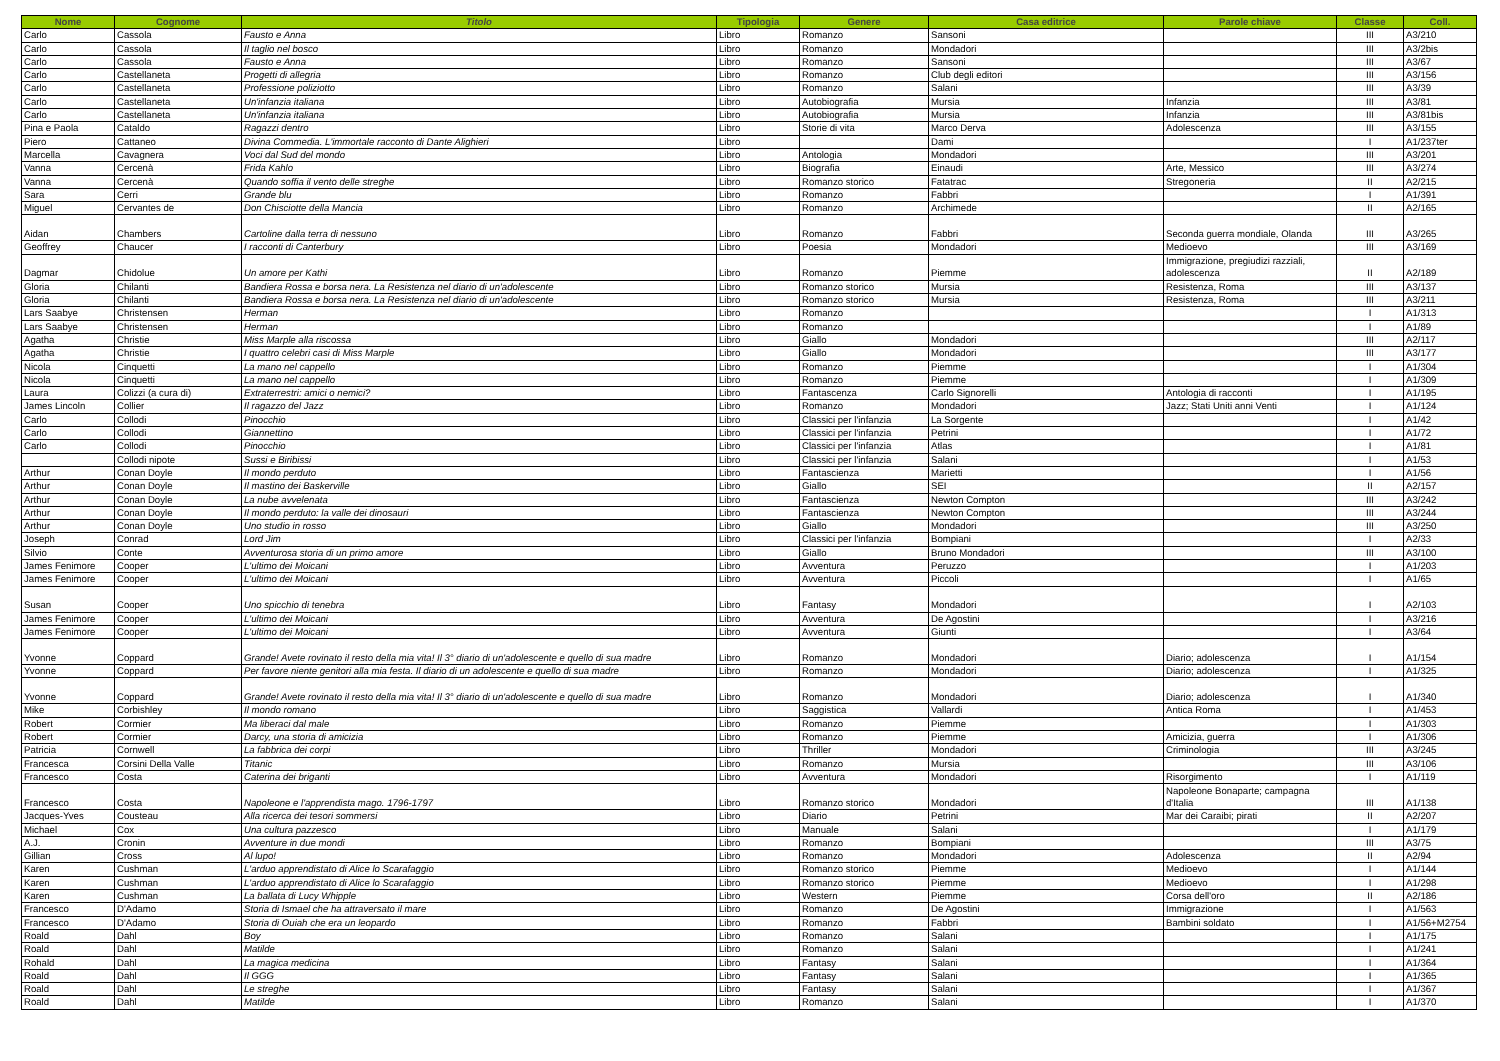| Nome | Cognome | Titolo | Tipologia | Genere | Casa editrice | Parole chiave | Classe | Coll. |
| --- | --- | --- | --- | --- | --- | --- | --- | --- |
| Carlo | Cassola | Fausto e Anna | Libro | Romanzo | Sansoni | | III | A3/210 |
| Carlo | Cassola | Il taglio nel bosco | Libro | Romanzo | Mondadori | | III | A3/2bis |
| Carlo | Cassola | Fausto e Anna | Libro | Romanzo | Sansoni | | III | A3/67 |
| Carlo | Castellaneta | Progetti di allegria | Libro | Romanzo | Club degli editori | | III | A3/156 |
| Carlo | Castellaneta | Professione poliziotto | Libro | Romanzo | Salani | | III | A3/39 |
| Carlo | Castellaneta | Un'infanzia italiana | Libro | Autobiografia | Mursia | Infanzia | III | A3/81 |
| Carlo | Castellaneta | Un'infanzia italiana | Libro | Autobiografia | Mursia | Infanzia | III | A3/81bis |
| Pina e Paola | Cataldo | Ragazzi dentro | Libro | Storie di vita | Marco Derva | Adolescenza | III | A3/155 |
| Piero | Cattaneo | Divina Commedia. L'immortale racconto di Dante Alighieri | Libro | | Dami | | I | A1/237ter |
| Marcella | Cavagnera | Voci dal Sud del mondo | Libro | Antologia | Mondadori | | III | A3/201 |
| Vanna | Cercenà | Frida Kahlo | Libro | Biografia | Einaudi | Arte, Messico | III | A3/274 |
| Vanna | Cercenà | Quando soffia il vento delle streghe | Libro | Romanzo storico | Fatatrac | Stregoneria | II | A2/215 |
| Sara | Cerri | Grande blu | Libro | Romanzo | Fabbri | | I | A1/391 |
| Miguel | Cervantes de | Don Chisciotte della Mancia | Libro | Romanzo | Archimede | | II | A2/165 |
| Aidan | Chambers | Cartoline dalla terra di nessuno | Libro | Romanzo | Fabbri | Seconda guerra mondiale, Olanda | III | A3/265 |
| Geoffrey | Chaucer | I racconti di Canterbury | Libro | Poesia | Mondadori | Medioevo | III | A3/169 |
| Dagmar | Chidolue | Un amore per Kathi | Libro | Romanzo | Piemme | Immigrazione, pregiudizi razziali, adolescenza | II | A2/189 |
| Gloria | Chilanti | Bandiera Rossa e borsa nera. La Resistenza nel diario di un'adolescente | Libro | Romanzo storico | Mursia | Resistenza, Roma | III | A3/137 |
| Gloria | Chilanti | Bandiera Rossa e borsa nera. La Resistenza nel diario di un'adolescente | Libro | Romanzo storico | Mursia | Resistenza, Roma | III | A3/211 |
| Lars Saabye | Christensen | Herman | Libro | Romanzo | | | I | A1/313 |
| Lars Saabye | Christensen | Herman | Libro | Romanzo | | | I | A1/89 |
| Agatha | Christie | Miss Marple alla riscossa | Libro | Giallo | Mondadori | | III | A2/117 |
| Agatha | Christie | I quattro celebri casi di Miss Marple | Libro | Giallo | Mondadori | | III | A3/177 |
| Nicola | Cinquetti | La mano nel cappello | Libro | Romanzo | Piemme | | I | A1/304 |
| Nicola | Cinquetti | La mano nel cappello | Libro | Romanzo | Piemme | | I | A1/309 |
| Laura | Colizzi (a cura di) | Extraterrestri: amici o nemici? | Libro | Fantascenza | Carlo Signorelli | Antologia di racconti | I | A1/195 |
| James Lincoln | Collier | Il ragazzo del Jazz | Libro | Romanzo | Mondadori | Jazz; Stati Uniti anni Venti | I | A1/124 |
| Carlo | Collodi | Pinocchio | Libro | Classici per l'infanzia | La Sorgente | | I | A1/42 |
| Carlo | Collodi | Giannettino | Libro | Classici per l'infanzia | Petrini | | I | A1/72 |
| Carlo | Collodi | Pinocchio | Libro | Classici per l'infanzia | Atlas | | I | A1/81 |
| | Collodi nipote | Sussi e Biribissi | Libro | Classici per l'infanzia | Salani | | I | A1/53 |
| Arthur | Conan Doyle | Il mondo perduto | Libro | Fantascienza | Marietti | | I | A1/56 |
| Arthur | Conan Doyle | Il mastino dei Baskerville | Libro | Giallo | SEI | | II | A2/157 |
| Arthur | Conan Doyle | La nube avvelenata | Libro | Fantascienza | Newton Compton | | III | A3/242 |
| Arthur | Conan Doyle | Il mondo perduto: la valle dei dinosauri | Libro | Fantascienza | Newton Compton | | III | A3/244 |
| Arthur | Conan Doyle | Uno studio in rosso | Libro | Giallo | Mondadori | | III | A3/250 |
| Joseph | Conrad | Lord Jim | Libro | Classici per l'infanzia | Bompiani | | I | A2/33 |
| Silvio | Conte | Avventurosa storia di un primo amore | Libro | Giallo | Bruno Mondadori | | III | A3/100 |
| James Fenimore | Cooper | L'ultimo dei Moicani | Libro | Avventura | Peruzzo | | I | A1/203 |
| James Fenimore | Cooper | L'ultimo dei Moicani | Libro | Avventura | Piccoli | | I | A1/65 |
| Susan | Cooper | Uno spicchio di tenebra | Libro | Fantasy | Mondadori | | I | A2/103 |
| James Fenimore | Cooper | L'ultimo dei Moicani | Libro | Avventura | De Agostini | | I | A3/216 |
| James Fenimore | Cooper | L'ultimo dei Moicani | Libro | Avventura | Giunti | | I | A3/64 |
| Yvonne | Coppard | Grande! Avete rovinato il resto della mia vita! Il 3° diario di un'adolescente e quello di sua madre | Libro | Romanzo | Mondadori | Diario; adolescenza | I | A1/154 |
| Yvonne | Coppard | Per favore niente genitori alla mia festa. Il diario di un adolescente e quello di sua madre | Libro | Romanzo | Mondadori | Diario; adolescenza | I | A1/325 |
| Yvonne | Coppard | Grande! Avete rovinato il resto della mia vita! Il 3° diario di un'adolescente e quello di sua madre | Libro | Romanzo | Mondadori | Diario; adolescenza | I | A1/340 |
| Mike | Corbishley | Il mondo romano | Libro | Saggistica | Vallardi | Antica Roma | I | A1/453 |
| Robert | Cormier | Ma liberaci dal male | Libro | Romanzo | Piemme | | I | A1/303 |
| Robert | Cormier | Darcy, una storia di amicizia | Libro | Romanzo | Piemme | Amicizia, guerra | I | A1/306 |
| Patricia | Cornwell | La fabbrica dei corpi | Libro | Thriller | Mondadori | Criminologia | III | A3/245 |
| Francesca | Corsini Della Valle | Titanic | Libro | Romanzo | Mursia | | III | A3/106 |
| Francesco | Costa | Caterina dei briganti | Libro | Avventura | Mondadori | Risorgimento | I | A1/119 |
| Francesco | Costa | Napoleone e l'apprendista mago. 1796-1797 | Libro | Romanzo storico | Mondadori | Napoleone Bonaparte; campagna d'Italia | III | A1/138 |
| Jacques-Yves | Cousteau | Alla ricerca dei tesori sommersi | Libro | Diario | Petrini | Mar dei Caraibi; pirati | II | A2/207 |
| Michael | Cox | Una cultura pazzesco | Libro | Manuale | Salani | | I | A1/179 |
| A.J. | Cronin | Avventure in due mondi | Libro | Romanzo | Bompiani | | III | A3/75 |
| Gillian | Cross | Al lupo! | Libro | Romanzo | Mondadori | Adolescenza | II | A2/94 |
| Karen | Cushman | L'arduo apprendistato di Alice lo Scarafaggio | Libro | Romanzo storico | Piemme | Medioevo | I | A1/144 |
| Karen | Cushman | L'arduo apprendistato di Alice lo Scarafaggio | Libro | Romanzo storico | Piemme | Medioevo | I | A1/298 |
| Karen | Cushman | La ballata di Lucy Whipple | Libro | Western | Piemme | Corsa dell'oro | II | A2/186 |
| Francesco | D'Adamo | Storia di Ismael che ha attraversato il mare | Libro | Romanzo | De Agostini | Immigrazione | I | A1/563 |
| Francesco | D'Adamo | Storia di Ouiah che era un leopardo | Libro | Romanzo | Fabbri | Bambini soldato | I | A1/56+M2754 |
| Roald | Dahl | Boy | Libro | Romanzo | Salani | | I | A1/175 |
| Roald | Dahl | Matilde | Libro | Romanzo | Salani | | I | A1/241 |
| Rohald | Dahl | La magica medicina | Libro | Fantasy | Salani | | I | A1/364 |
| Roald | Dahl | Il GGG | Libro | Fantasy | Salani | | I | A1/365 |
| Roald | Dahl | Le streghe | Libro | Fantasy | Salani | | I | A1/367 |
| Roald | Dahl | Matilde | Libro | Romanzo | Salani | | I | A1/370 |